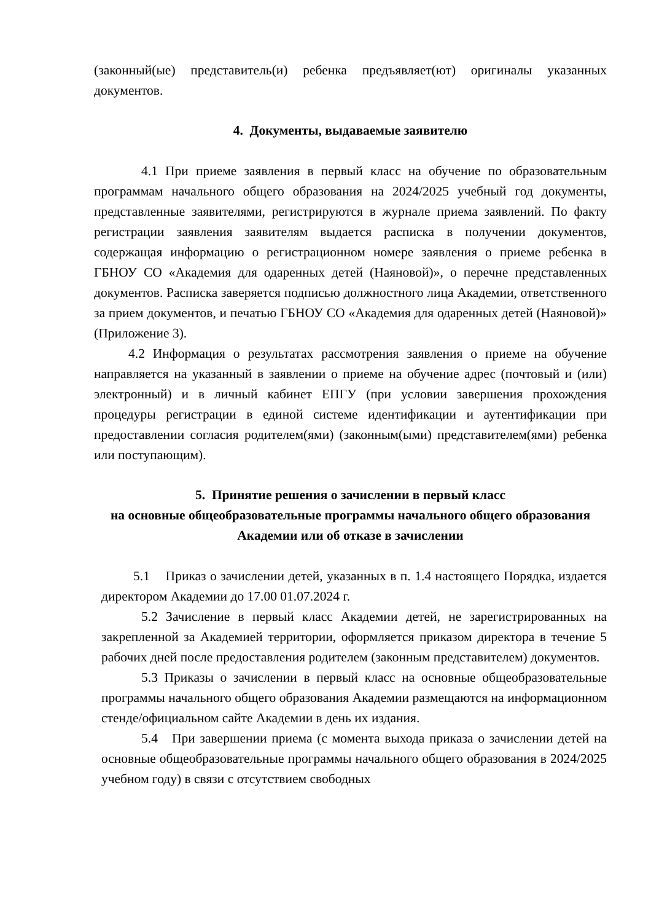(законный(ые) представитель(и) ребенка предъявляет(ют) оригиналы указанных документов.
4. Документы, выдаваемые заявителю
4.1 При приеме заявления в первый класс на обучение по образовательным программам начального общего образования на 2024/2025 учебный год документы, представленные заявителями, регистрируются в журнале приема заявлений. По факту регистрации заявления заявителям выдается расписка в получении документов, содержащая информацию о регистрационном номере заявления о приеме ребенка в ГБНОУ СО «Академия для одаренных детей (Наяновой)», о перечне представленных документов. Расписка заверяется подписью должностного лица Академии, ответственного за прием документов, и печатью ГБНОУ СО «Академия для одаренных детей (Наяновой)» (Приложение 3).
4.2 Информация о результатах рассмотрения заявления о приеме на обучение направляется на указанный в заявлении о приеме на обучение адрес (почтовый и (или) электронный) и в личный кабинет ЕПГУ (при условии завершения прохождения процедуры регистрации в единой системе идентификации и аутентификации при предоставлении согласия родителем(ями) (законным(ыми) представителем(ями) ребенка или поступающим).
5. Принятие решения о зачислении в первый класс
на основные общеобразовательные программы начального общего образования Академии или об отказе в зачислении
5.1 Приказ о зачислении детей, указанных в п. 1.4 настоящего Порядка, издается директором Академии до 17.00 01.07.2024 г.
5.2 Зачисление в первый класс Академии детей, не зарегистрированных на закрепленной за Академией территории, оформляется приказом директора в течение 5 рабочих дней после предоставления родителем (законным представителем) документов.
5.3 Приказы о зачислении в первый класс на основные общеобразовательные программы начального общего образования Академии размещаются на информационном стенде/официальном сайте Академии в день их издания.
5.4 При завершении приема (с момента выхода приказа о зачислении детей на основные общеобразовательные программы начального общего образования в 2024/2025 учебном году) в связи с отсутствием свободных